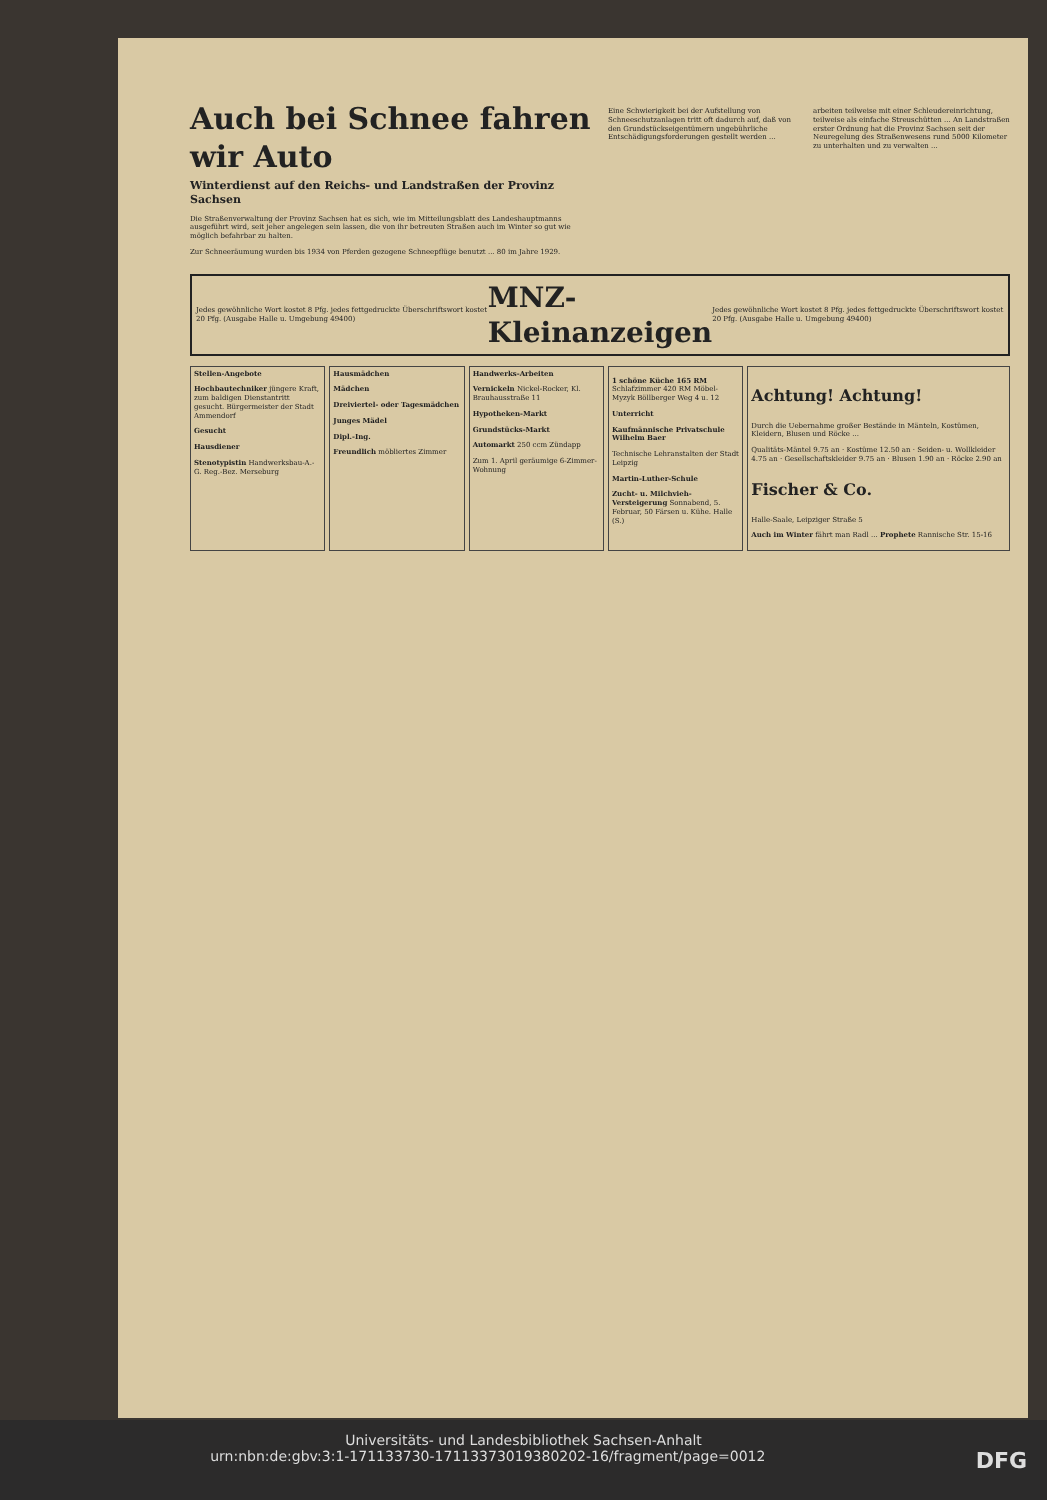Auch bei Schnee fahren wir Auto
Winterdienst auf den Reichs- und Landstraßen der Provinz Sachsen
Die Straßenverwaltung der Provinz Sachsen hat es sich, wie im Mitteilungsblatt des Landeshauptmanns ausgeführt wird, seit jeher angelegen sein lassen, die von ihr betreuten Straßen auch im Winter so gut wie möglich befahrbar zu halten.
Zur Schneeräumung wurden bis 1934 von Pferden gezogene Schneepflüge benutzt ... 80 im Jahre 1929.
Eine Schwierigkeit bei der Aufstellung von Schneeschutzanlagen tritt oft dadurch auf, daß von den Grundstückseigentümern ungebührliche Entschädigungsforderungen gestellt werden ...
arbeiten teilweise mit einer Schleudereinrichtung, teilweise als einfache Streuschütten ... An Landstraßen erster Ordnung hat die Provinz Sachsen seit der Neuregelung des Straßenwesens rund 5000 Kilometer zu unterhalten und zu verwalten ...
Jedes gewöhnliche Wort kostet 8 Pfg. jedes fettgedruckte Überschriftswort kostet 20 Pfg. (Ausgabe Halle u. Umgebung 49400)
MNZ-Kleinanzeigen
Jedes gewöhnliche Wort kostet 8 Pfg. jedes fettgedruckte Überschriftswort kostet 20 Pfg. (Ausgabe Halle u. Umgebung 49400)
Stellen-Angebote
Hochbautechniker jüngere Kraft, zum baldigen Dienstantritt gesucht. Bürgermeister der Stadt Ammendorf
Gesucht
Hausdiener
Stenotypistin Handwerksbau-A.-G. Reg.-Bez. Merseburg
Hausmädchen
Mädchen
Dreiviertel- oder Tagesmädchen
Junges Mädel
Dipl.-Ing.
Freundlich möbliertes Zimmer
Handwerks-Arbeiten
Vernickeln Nickel-Rocker, Kl. Brauhausstraße 11
Hypotheken-Markt
Grundstücks-Markt
Automarkt 250 ccm Zündapp
Zum 1. April geräumige 6-Zimmer-Wohnung
1 schöne Küche 165 RM Schlafzimmer 420 RM Möbel-Myzyk Böllberger Weg 4 u. 12
Unterricht
Kaufmännische Privatschule Wilhelm Baer
Technische Lehranstalten der Stadt Leipzig
Martin-Luther-Schule
Zucht- u. Milchvieh-Versteigerung Sonnabend, 5. Februar, 50 Färsen u. Kühe. Halle (S.)
Achtung! Achtung!
Durch die Uebernahme großer Bestände in Mänteln, Kostümen, Kleidern, Blusen und Röcke ...
Qualitäts-Mäntel 9.75 an · Kostüme 12.50 an · Seiden- u. Wollkleider 4.75 an · Gesellschaftskleider 9.75 an · Blusen 1.90 an · Röcke 2.90 an
Fischer & Co.
Halle-Saale, Leipziger Straße 5
Auch im Winter fährt man Radl ... Prophete Rannische Str. 15-16
Universitäts- und Landesbibliothek Sachsen-Anhalt
urn:nbn:de:gbv:3:1-171133730-17113373019380202-16/fragment/page=0012 DFG